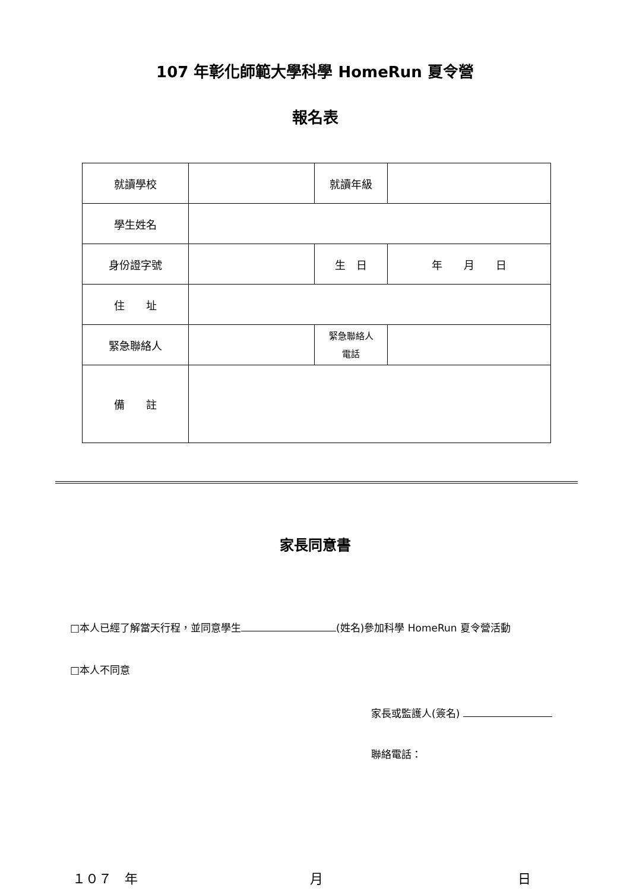107 年彰化師範大學科學 HomeRun 夏令營
報名表
| 就讀學校 | | 就讀年級 | |
| 學生姓名 | | | |
| 身份證字號 | | 生 日 | 年 月 日 |
| 住 址 | | | |
| 緊急聯絡人 | | 緊急聯絡人 電話 | |
| 備 註 | | | |
家長同意書
□本人已經了解當天行程，並同意學生 (姓名)參加科學 HomeRun 夏令營活動
□本人不同意
家長或監護人(簽名)
聯絡電話：
１０７　年 月 日